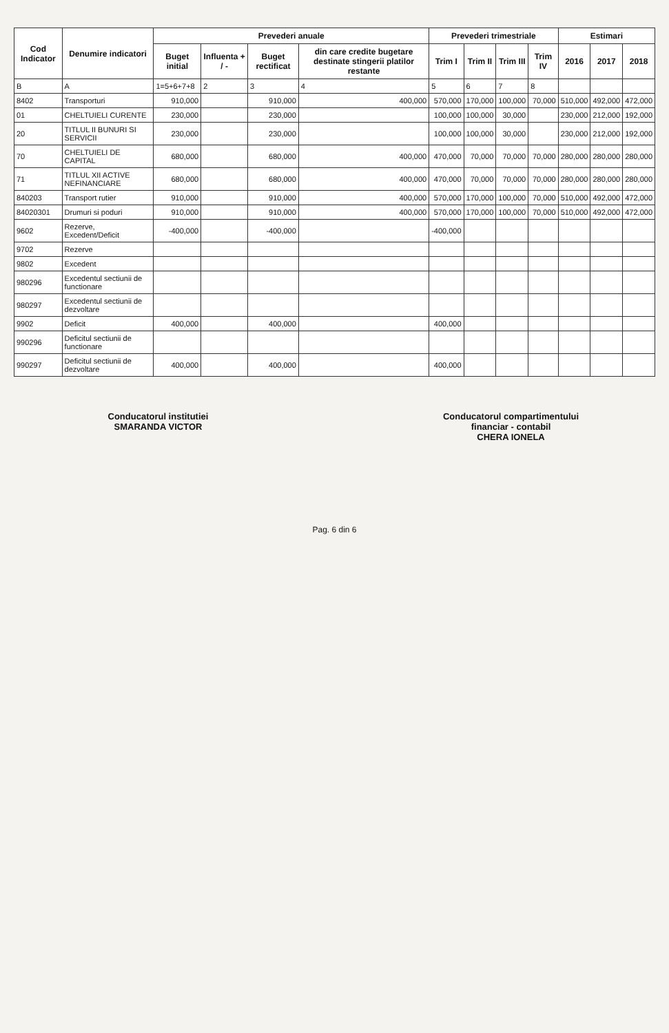| Cod Indicator | Denumire indicatori | Prevederi anuale | | | | Prevederi trimestriale | | | | Estimari | | |
| --- | --- | --- | --- | --- | --- | --- | --- | --- | --- | --- | --- | --- |
| | | Buget initial | Influenta + / - | Buget rectificat | din care credite bugetare destinate stingerii platilor restante | Trim I | Trim II | Trim III | Trim IV | 2016 | 2017 | 2018 |
| B | A | 1=5+6+7+8 | 2 | 3 | 4 | 5 | 6 | 7 | 8 | | | |
| 8402 | Transporturi | 910,000 | | 910,000 | 400,000 | 570,000 | 170,000 | 100,000 | 70,000 | 510,000 | 492,000 | 472,000 |
| 01 | CHELTUIELI CURENTE | 230,000 | | 230,000 | | 100,000 | 100,000 | 30,000 | | 230,000 | 212,000 | 192,000 |
| 20 | TITLUL II BUNURI SI SERVICII | 230,000 | | 230,000 | | 100,000 | 100,000 | 30,000 | | 230,000 | 212,000 | 192,000 |
| 70 | CHELTUIELI DE CAPITAL | 680,000 | | 680,000 | 400,000 | 470,000 | 70,000 | 70,000 | 70,000 | 280,000 | 280,000 | 280,000 |
| 71 | TITLUL XII ACTIVE NEFINANCIARE | 680,000 | | 680,000 | 400,000 | 470,000 | 70,000 | 70,000 | 70,000 | 280,000 | 280,000 | 280,000 |
| 840203 | Transport rutier | 910,000 | | 910,000 | 400,000 | 570,000 | 170,000 | 100,000 | 70,000 | 510,000 | 492,000 | 472,000 |
| 84020301 | Drumuri si poduri | 910,000 | | 910,000 | 400,000 | 570,000 | 170,000 | 100,000 | 70,000 | 510,000 | 492,000 | 472,000 |
| 9602 | Rezerve, Excedent/Deficit | -400,000 | | -400,000 | | -400,000 | | | | | | |
| 9702 | Rezerve | | | | | | | | | | | |
| 9802 | Excedent | | | | | | | | | | | |
| 980296 | Excedentul sectiunii de functionare | | | | | | | | | | | |
| 980297 | Excedentul sectiunii de dezvoltare | | | | | | | | | | | |
| 9902 | Deficit | 400,000 | | 400,000 | | 400,000 | | | | | | |
| 990296 | Deficitul sectiunii de functionare | | | | | | | | | | | |
| 990297 | Deficitul sectiunii de dezvoltare | 400,000 | | 400,000 | | 400,000 | | | | | | |
Conducatorul institutiei
SMARANDA VICTOR
Conducatorul compartimentului
financiar - contabil
CHERA IONELA
Pag. 6 din 6